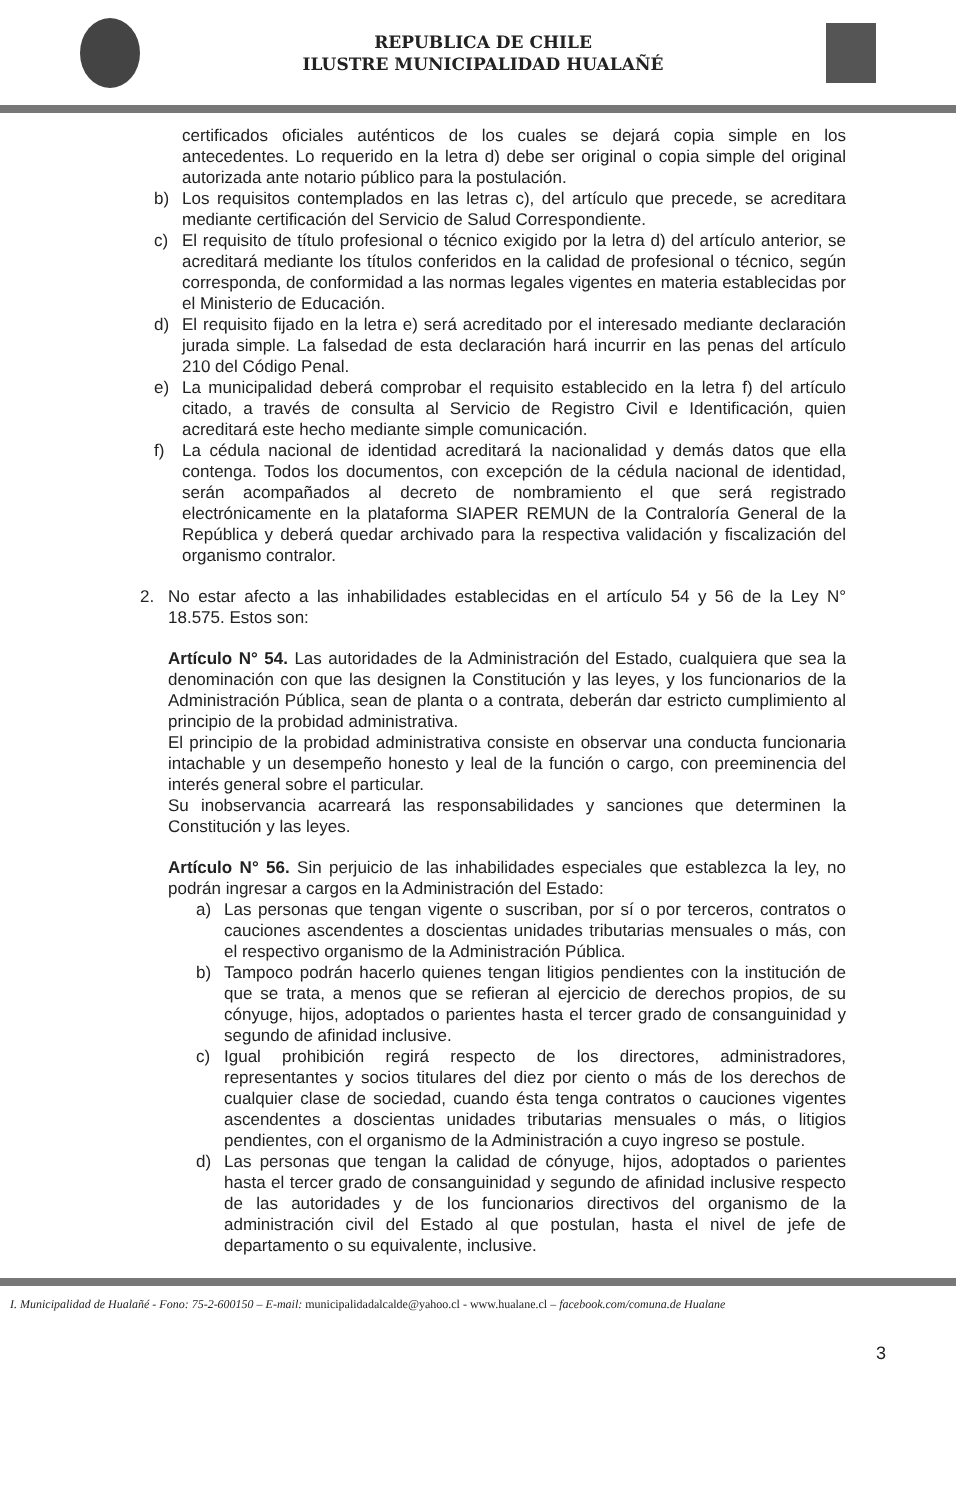REPUBLICA DE CHILE
ILUSTRE MUNICIPALIDAD HUALAÑÉ
certificados oficiales auténticos de los cuales se dejará copia simple en los antecedentes. Lo requerido en la letra d) debe ser original o copia simple del original autorizada ante notario público para la postulación.
b) Los requisitos contemplados en las letras c), del artículo que precede, se acreditara mediante certificación del Servicio de Salud Correspondiente.
c) El requisito de título profesional o técnico exigido por la letra d) del artículo anterior, se acreditará mediante los títulos conferidos en la calidad de profesional o técnico, según corresponda, de conformidad a las normas legales vigentes en materia establecidas por el Ministerio de Educación.
d) El requisito fijado en la letra e) será acreditado por el interesado mediante declaración jurada simple. La falsedad de esta declaración hará incurrir en las penas del artículo 210 del Código Penal.
e) La municipalidad deberá comprobar el requisito establecido en la letra f) del artículo citado, a través de consulta al Servicio de Registro Civil e Identificación, quien acreditará este hecho mediante simple comunicación.
f) La cédula nacional de identidad acreditará la nacionalidad y demás datos que ella contenga. Todos los documentos, con excepción de la cédula nacional de identidad, serán acompañados al decreto de nombramiento el que será registrado electrónicamente en la plataforma SIAPER REMUN de la Contraloría General de la República y deberá quedar archivado para la respectiva validación y fiscalización del organismo contralor.
2. No estar afecto a las inhabilidades establecidas en el artículo 54 y 56 de la Ley N° 18.575. Estos son:
Artículo N° 54. Las autoridades de la Administración del Estado, cualquiera que sea la denominación con que las designen la Constitución y las leyes, y los funcionarios de la Administración Pública, sean de planta o a contrata, deberán dar estricto cumplimiento al principio de la probidad administrativa.
El principio de la probidad administrativa consiste en observar una conducta funcionaria intachable y un desempeño honesto y leal de la función o cargo, con preeminencia del interés general sobre el particular.
Su inobservancia acarreará las responsabilidades y sanciones que determinen la Constitución y las leyes.
Artículo N° 56. Sin perjuicio de las inhabilidades especiales que establezca la ley, no podrán ingresar a cargos en la Administración del Estado:
a) Las personas que tengan vigente o suscriban, por sí o por terceros, contratos o cauciones ascendentes a doscientas unidades tributarias mensuales o más, con el respectivo organismo de la Administración Pública.
b) Tampoco podrán hacerlo quienes tengan litigios pendientes con la institución de que se trata, a menos que se refieran al ejercicio de derechos propios, de su cónyuge, hijos, adoptados o parientes hasta el tercer grado de consanguinidad y segundo de afinidad inclusive.
c) Igual prohibición regirá respecto de los directores, administradores, representantes y socios titulares del diez por ciento o más de los derechos de cualquier clase de sociedad, cuando ésta tenga contratos o cauciones vigentes ascendentes a doscientas unidades tributarias mensuales o más, o litigios pendientes, con el organismo de la Administración a cuyo ingreso se postule.
d) Las personas que tengan la calidad de cónyuge, hijos, adoptados o parientes hasta el tercer grado de consanguinidad y segundo de afinidad inclusive respecto de las autoridades y de los funcionarios directivos del organismo de la administración civil del Estado al que postulan, hasta el nivel de jefe de departamento o su equivalente, inclusive.
I. Municipalidad de Hualañé - Fono: 75-2-600150 – E-mail: municipalidadalcalde@yahoo.cl - www.hualane.cl – facebook.com/comuna.de Hualane
3